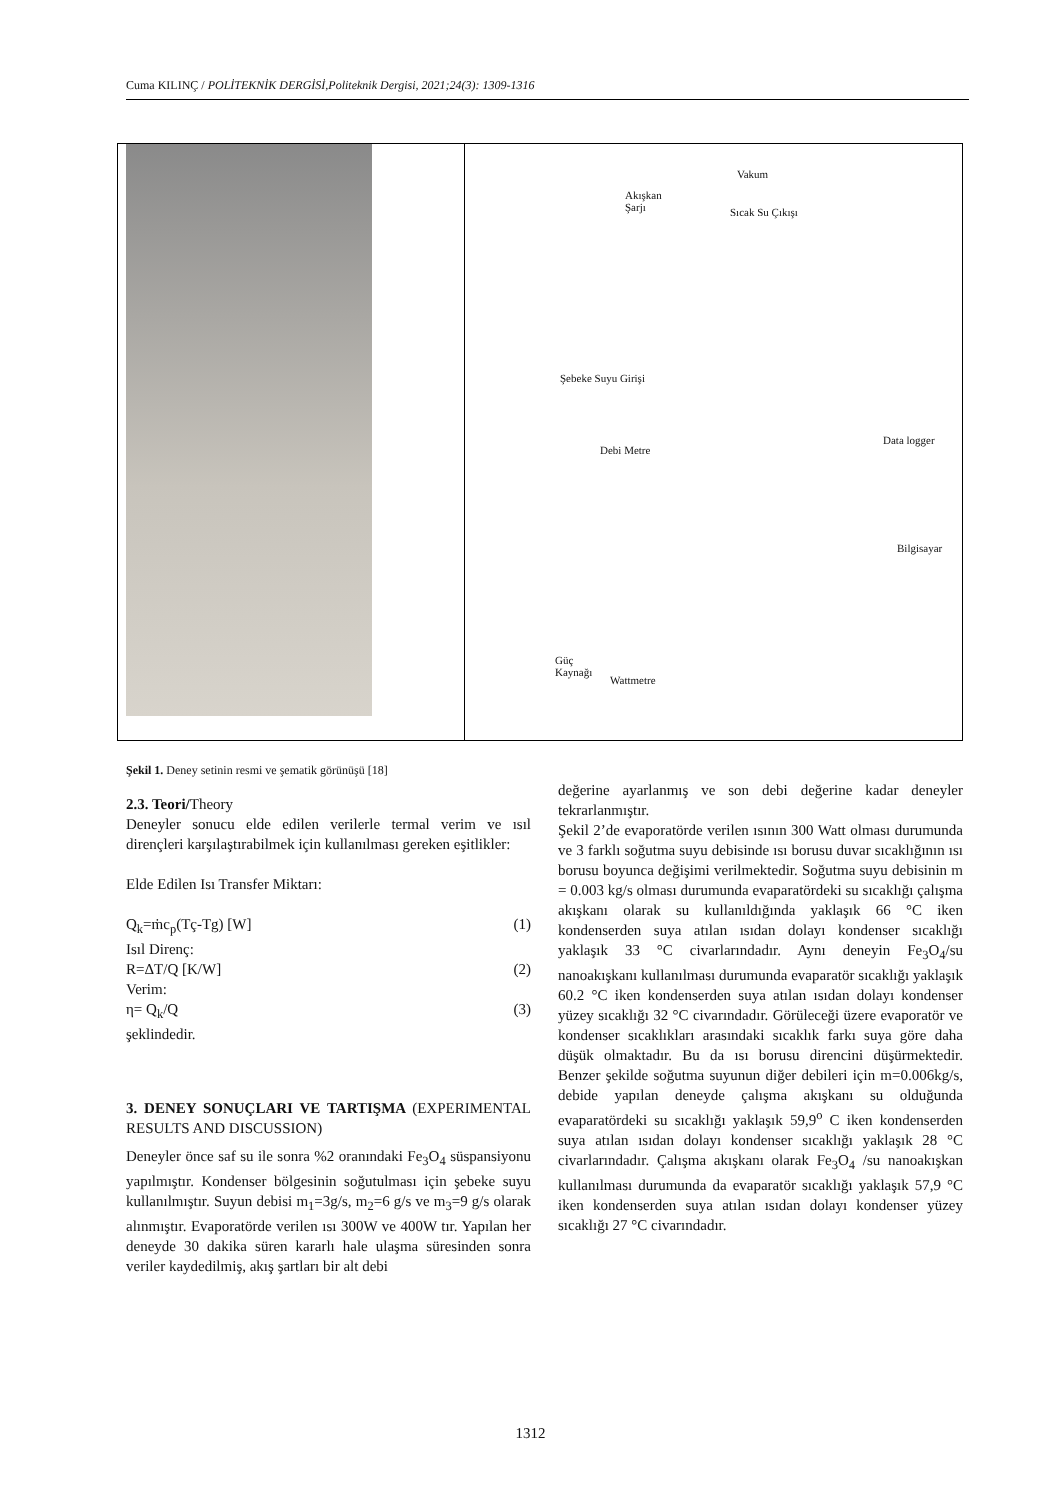Cuma KILINÇ / POLİTEKNİK DERGİSİ,Politeknik Dergisi, 2021;24(3): 1309-1316
Vakum
Akışkan
Şarjı Sıcak Su Çıkışı
Şebeke Suyu Girişi
Debi Metre
Data logger
Bilgisayar
Güç
Kaynağı
Wattmetre
Şekil 1. Deney setinin resmi ve şematik görünüşü [18]
2.3. Teori/Theory
Deneyler sonucu elde edilen verilerle termal verim ve ısıl dirençleri karşılaştırabilmek için kullanılması gereken eşitlikler:
Elde Edilen Isı Transfer Miktarı:
Q<sub>k</sub>=ṁc<sub>p</sub>(Tç-Tg) [W] (1)
Isıl Direnç:
R=ΔT/Q [K/W] (2)
Verim:
η= Q<sub>k</sub>/Q (3)
şeklindedir.
3. DENEY SONUÇLARI VE TARTIŞMA (EXPERIMENTAL RESULTS AND DISCUSSION)
Deneyler önce saf su ile sonra %2 oranındaki Fe<sub>3</sub>O<sub>4</sub> süspansiyonu yapılmıştır. Kondenser bölgesinin soğutulması için şebeke suyu kullanılmıştır. Suyun debisi m<sub>1</sub>=3g/s, m<sub>2</sub>=6 g/s ve m<sub>3</sub>=9 g/s olarak alınmıştır. Evaporatörde verilen ısı 300W ve 400W tır. Yapılan her deneyde 30 dakika süren kararlı hale ulaşma süresinden sonra veriler kaydedilmiş, akış şartları bir alt debi
değerine ayarlanmış ve son debi değerine kadar deneyler tekrarlanmıştır.
Şekil 2’de evaporatörde verilen ısının 300 Watt olması durumunda ve 3 farklı soğutma suyu debisinde ısı borusu duvar sıcaklığının ısı borusu boyunca değişimi verilmektedir. Soğutma suyu debisinin m = 0.003 kg/s olması durumunda evaparatördeki su sıcaklığı çalışma akışkanı olarak su kullanıldığında yaklaşık 66 °C iken kondenserden suya atılan ısıdan dolayı kondenser sıcaklığı yaklaşık 33 °C civarlarındadır. Aynı deneyin Fe<sub>3</sub>O<sub>4</sub>/su nanoakışkanı kullanılması durumunda evaparatör sıcaklığı yaklaşık 60.2 °C iken kondenserden suya atılan ısıdan dolayı kondenser yüzey sıcaklığı 32 °C civarındadır. Görüleceği üzere evaporatör ve kondenser sıcaklıkları arasındaki sıcaklık farkı suya göre daha düşük olmaktadır. Bu da ısı borusu direncini düşürmektedir. Benzer şekilde soğutma suyunun diğer debileri için m=0.006kg/s, debide yapılan deneyde çalışma akışkanı su olduğunda evaparatördeki su sıcaklığı yaklaşık 59,9<sup>o</sup> C iken kondenserden suya atılan ısıdan dolayı kondenser sıcaklığı yaklaşık 28 °C civarlarındadır. Çalışma akışkanı olarak Fe<sub>3</sub>O<sub>4</sub> /su nanoakışkan kullanılması durumunda da evaparatör sıcaklığı yaklaşık 57,9 °C iken kondenserden suya atılan ısıdan dolayı kondenser yüzey sıcaklığı 27 °C civarındadır.
1312